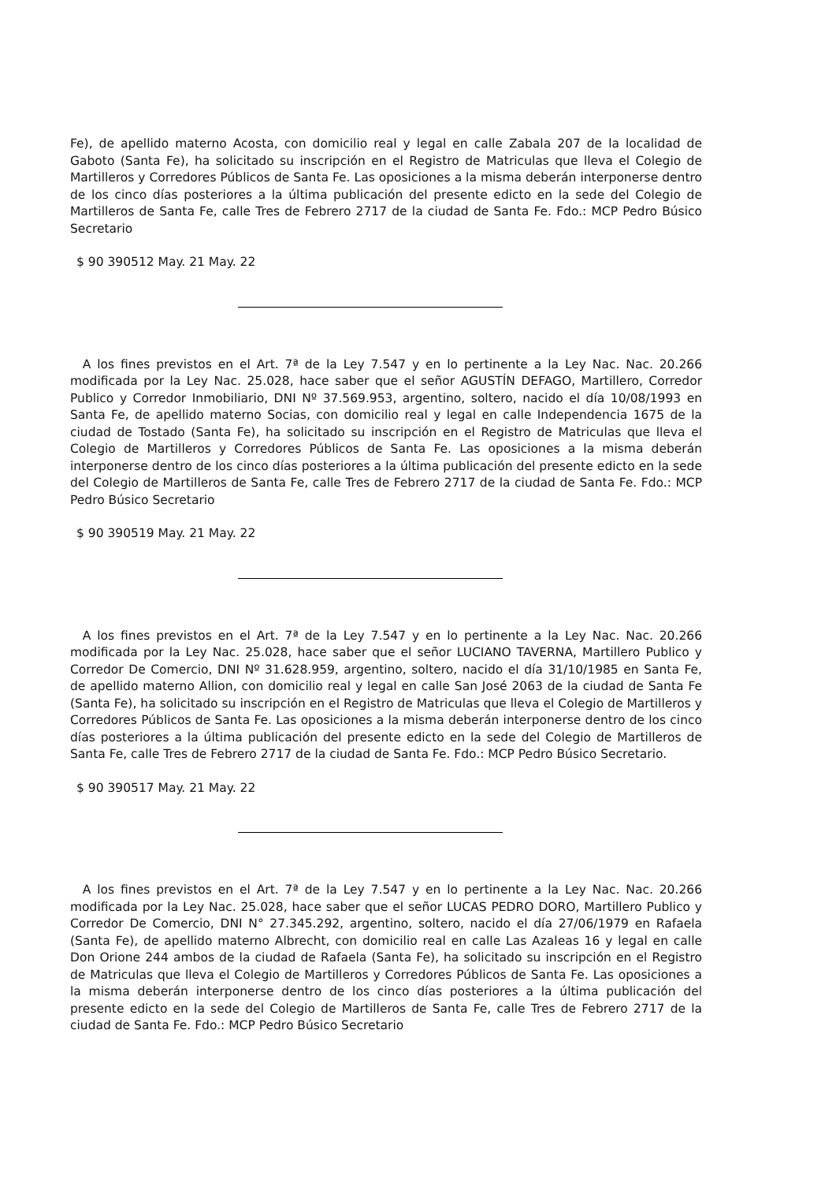Fe), de apellido materno Acosta, con domicilio real y legal en calle Zabala 207 de la localidad de Gaboto (Santa Fe), ha solicitado su inscripción en el Registro de Matriculas que lleva el Colegio de Martilleros y Corredores Públicos de Santa Fe. Las oposiciones a la misma deberán interponerse dentro de los cinco días posteriores a la última publicación del presente edicto en la sede del Colegio de Martilleros de Santa Fe, calle Tres de Febrero 2717 de la ciudad de Santa Fe. Fdo.: MCP Pedro Búsico Secretario
$ 90 390512 May. 21 May. 22
A los fines previstos en el Art. 7ª de la Ley 7.547 y en lo pertinente a la Ley Nac. Nac. 20.266 modificada por la Ley Nac. 25.028, hace saber que el señor AGUSTÍN DEFAGO, Martillero, Corredor Publico y Corredor Inmobiliario, DNI Nº 37.569.953, argentino, soltero, nacido el día 10/08/1993 en Santa Fe, de apellido materno Socias, con domicilio real y legal en calle Independencia 1675 de la ciudad de Tostado (Santa Fe), ha solicitado su inscripción en el Registro de Matriculas que lleva el Colegio de Martilleros y Corredores Públicos de Santa Fe. Las oposiciones a la misma deberán interponerse dentro de los cinco días posteriores a la última publicación del presente edicto en la sede del Colegio de Martilleros de Santa Fe, calle Tres de Febrero 2717 de la ciudad de Santa Fe. Fdo.: MCP Pedro Búsico Secretario
$ 90 390519 May. 21 May. 22
A los fines previstos en el Art. 7ª de la Ley 7.547 y en lo pertinente a la Ley Nac. Nac. 20.266 modificada por la Ley Nac. 25.028, hace saber que el señor LUCIANO TAVERNA, Martillero Publico y Corredor De Comercio, DNI Nº 31.628.959, argentino, soltero, nacido el día 31/10/1985 en Santa Fe, de apellido materno Allion, con domicilio real y legal en calle San José 2063 de la ciudad de Santa Fe (Santa Fe), ha solicitado su inscripción en el Registro de Matriculas que lleva el Colegio de Martilleros y Corredores Públicos de Santa Fe. Las oposiciones a la misma deberán interponerse dentro de los cinco días posteriores a la última publicación del presente edicto en la sede del Colegio de Martilleros de Santa Fe, calle Tres de Febrero 2717 de la ciudad de Santa Fe. Fdo.: MCP Pedro Búsico Secretario.
$ 90 390517 May. 21 May. 22
A los fines previstos en el Art. 7ª de la Ley 7.547 y en lo pertinente a la Ley Nac. Nac. 20.266 modificada por la Ley Nac. 25.028, hace saber que el señor LUCAS PEDRO DORO, Martillero Publico y Corredor De Comercio, DNI N° 27.345.292, argentino, soltero, nacido el día 27/06/1979 en Rafaela (Santa Fe), de apellido materno Albrecht, con domicilio real en calle Las Azaleas 16 y legal en calle Don Orione 244 ambos de la ciudad de Rafaela (Santa Fe), ha solicitado su inscripción en el Registro de Matriculas que lleva el Colegio de Martilleros y Corredores Públicos de Santa Fe. Las oposiciones a la misma deberán interponerse dentro de los cinco días posteriores a la última publicación del presente edicto en la sede del Colegio de Martilleros de Santa Fe, calle Tres de Febrero 2717 de la ciudad de Santa Fe. Fdo.: MCP Pedro Búsico Secretario